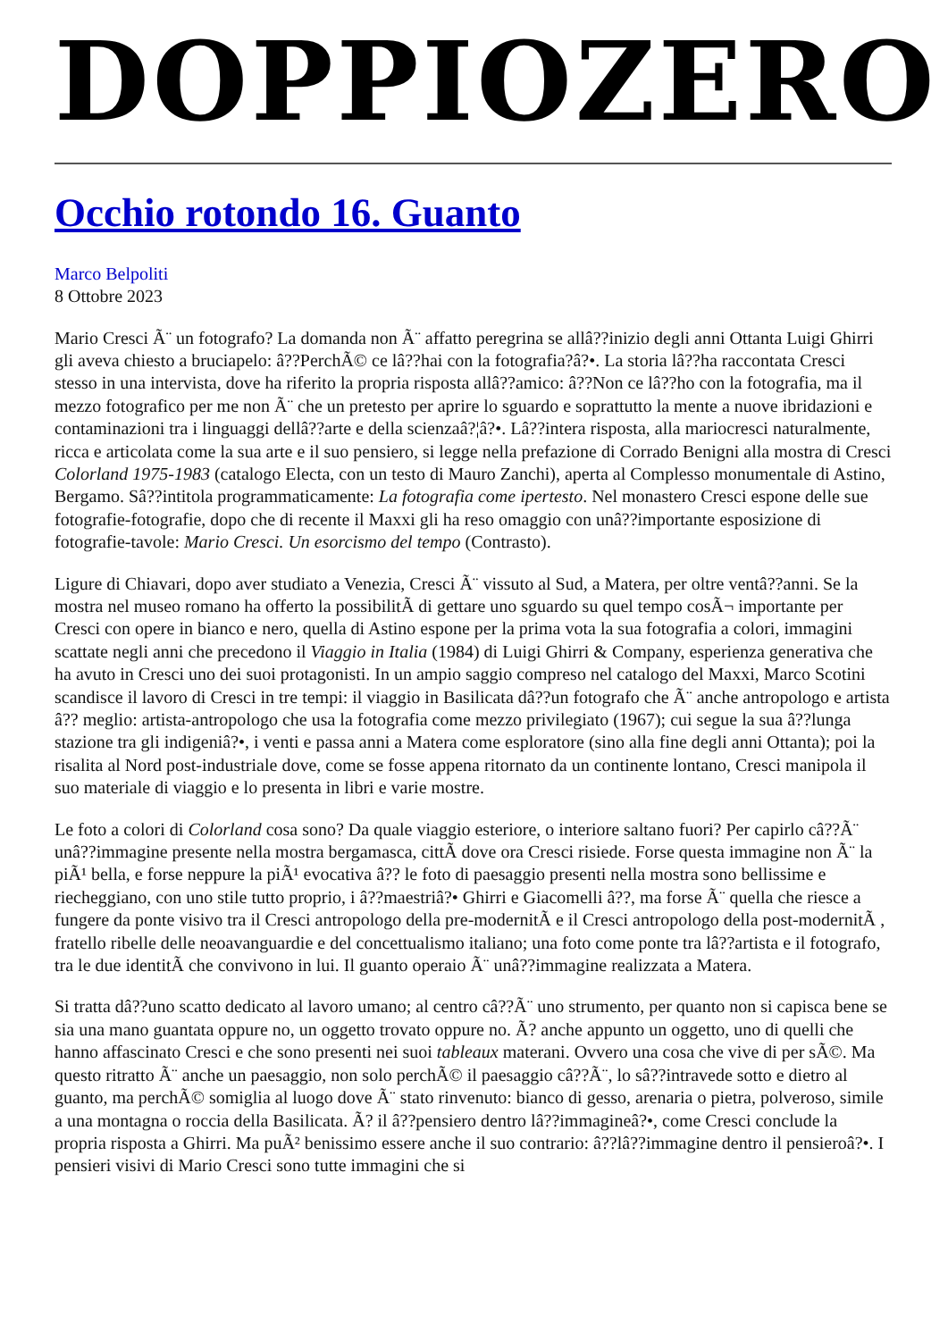DOPPIOZERO
Occhio rotondo 16. Guanto
Marco Belpoliti
8 Ottobre 2023
Mario Cresci Ã¨ un fotografo? La domanda non Ã¨ affatto peregrina se allâ??inizio degli anni Ottanta Luigi Ghirri gli aveva chiesto a bruciapelo: â??PerchÃ© ce lâ??hai con la fotografia?â?•. La storia lâ??ha raccontata Cresci stesso in una intervista, dove ha riferito la propria risposta allâ??amico: â??Non ce lâ??ho con la fotografia, ma il mezzo fotografico per me non Ã¨ che un pretesto per aprire lo sguardo e soprattutto la mente a nuove ibridazioni e contaminazioni tra i linguaggi dellâ??arte e della scienzaâ?¦â?•. Lâ??intera risposta, alla mariocresci naturalmente, ricca e articolata come la sua arte e il suo pensiero, si legge nella prefazione di Corrado Benigni alla mostra di Cresci Colorland 1975-1983 (catalogo Electa, con un testo di Mauro Zanchi), aperta al Complesso monumentale di Astino, Bergamo. Sâ??intitola programmaticamente: La fotografia come ipertesto. Nel monastero Cresci espone delle sue fotografie-fotografie, dopo che di recente il Maxxi gli ha reso omaggio con unâ??importante esposizione di fotografie-tavole: Mario Cresci. Un esorcismo del tempo (Contrasto).
Ligure di Chiavari, dopo aver studiato a Venezia, Cresci Ã¨ vissuto al Sud, a Matera, per oltre ventâ??anni. Se la mostra nel museo romano ha offerto la possibilitÃ di gettare uno sguardo su quel tempo cosÃ¬ importante per Cresci con opere in bianco e nero, quella di Astino espone per la prima vota la sua fotografia a colori, immagini scattate negli anni che precedono il Viaggio in Italia (1984) di Luigi Ghirri & Company, esperienza generativa che ha avuto in Cresci uno dei suoi protagonisti. In un ampio saggio compreso nel catalogo del Maxxi, Marco Scotini scandisce il lavoro di Cresci in tre tempi: il viaggio in Basilicata dâ??un fotografo che Ã¨ anche antropologo e artista â?? meglio: artista-antropologo che usa la fotografia come mezzo privilegiato (1967); cui segue la sua â??lunga stazione tra gli indigeniâ?•, i venti e passa anni a Matera come esploratore (sino alla fine degli anni Ottanta); poi la risalita al Nord post-industriale dove, come se fosse appena ritornato da un continente lontano, Cresci manipola il suo materiale di viaggio e lo presenta in libri e varie mostre.
Le foto a colori di Colorland cosa sono? Da quale viaggio esteriore, o interiore saltano fuori? Per capirlo câ??Ã¨ unâ??immagine presente nella mostra bergamasca, cittÃ dove ora Cresci risiede. Forse questa immagine non Ã¨ la piÃ¹ bella, e forse neppure la piÃ¹ evocativa â?? le foto di paesaggio presenti nella mostra sono bellissime e riecheggiano, con uno stile tutto proprio, i â??maestriâ?• Ghirri e Giacomelli â??, ma forse Ã¨ quella che riesce a fungere da ponte visivo tra il Cresci antropologo della pre-modernitÃ e il Cresci antropologo della post-modernitÃ , fratello ribelle delle neoavanguardie e del concettualismo italiano; una foto come ponte tra lâ??artista e il fotografo, tra le due identitÃ che convivono in lui. Il guanto operaio Ã¨ unâ??immagine realizzata a Matera.
Si tratta dâ??uno scatto dedicato al lavoro umano; al centro câ??Ã¨ uno strumento, per quanto non si capisca bene se sia una mano guantata oppure no, un oggetto trovato oppure no. Ã? anche appunto un oggetto, uno di quelli che hanno affascinato Cresci e che sono presenti nei suoi tableaux materani. Ovvero una cosa che vive di per sÃ©. Ma questo ritratto Ã¨ anche un paesaggio, non solo perchÃ© il paesaggio câ??Ã¨, lo sâ??intravede sotto e dietro al guanto, ma perchÃ© somiglia al luogo dove Ã¨ stato rinvenuto: bianco di gesso, arenaria o pietra, polveroso, simile a una montagna o roccia della Basilicata. Ã? il â??pensiero dentro lâ??immagineâ?•, come Cresci conclude la propria risposta a Ghirri. Ma puÃ² benissimo essere anche il suo contrario: â??lâ??immagine dentro il pensieroâ?•. I pensieri visivi di Mario Cresci sono tutte immagini che si